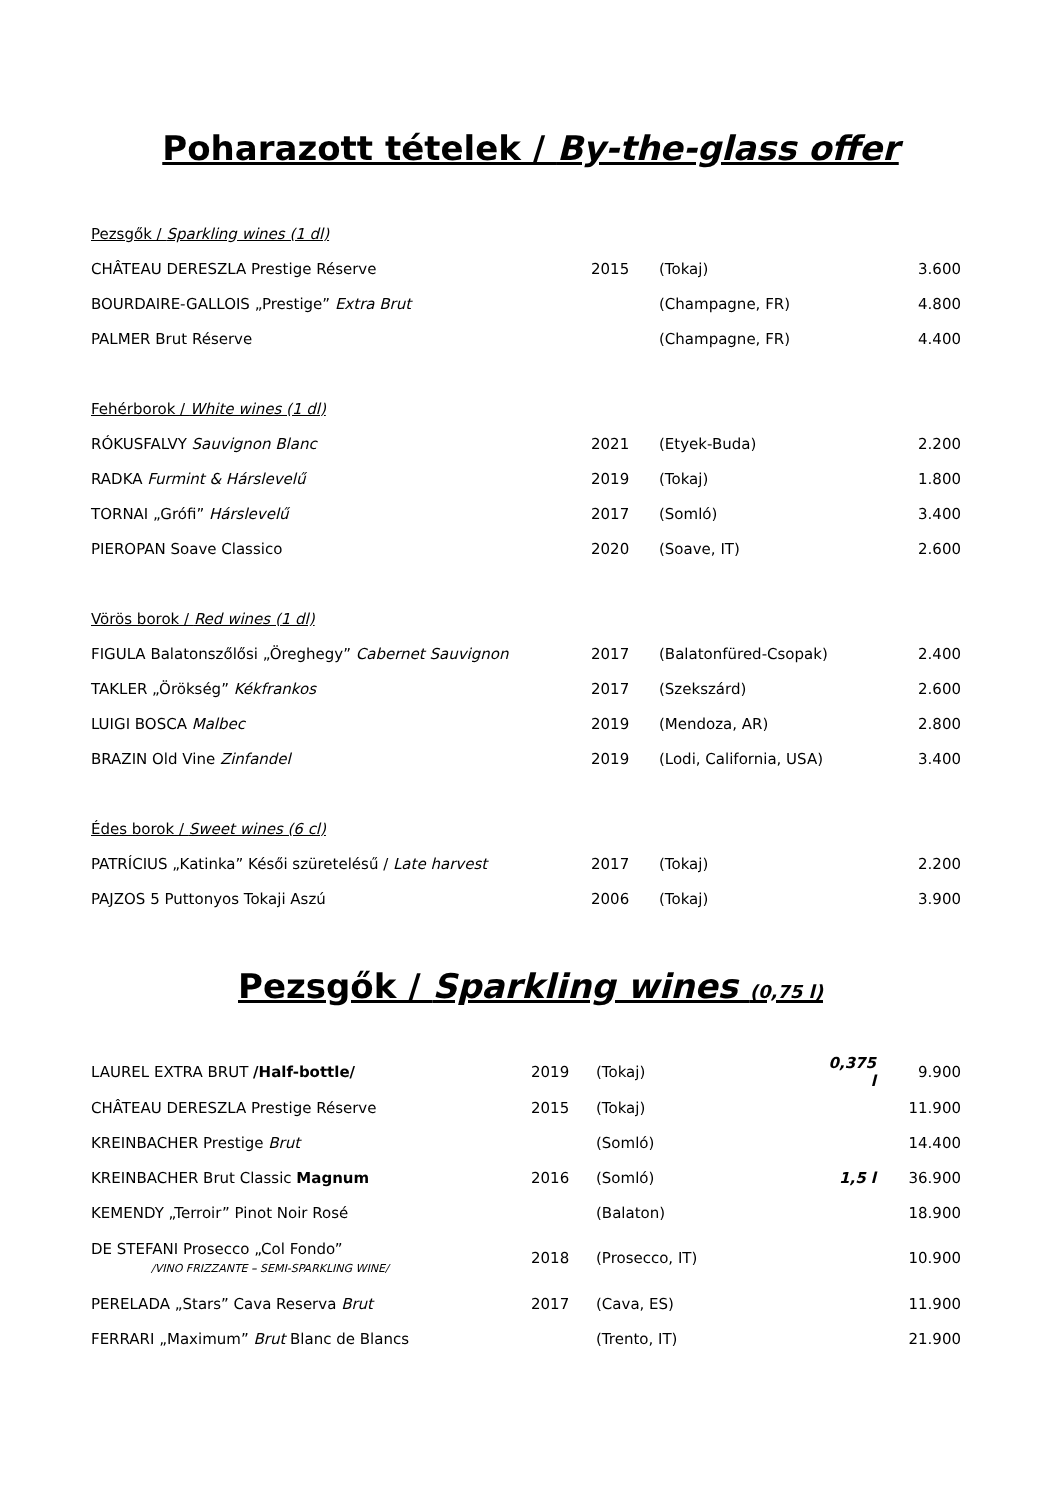Poharazott tételek / By-the-glass offer
| Pezsgők / Sparkling wines (1 dl) | | | |
| CHÂTEAU DERESZLA Prestige Réserve | 2015 | (Tokaj) | 3.600 |
| BOURDAIRE-GALLOIS „Prestige” Extra Brut | | (Champagne, FR) | 4.800 |
| PALMER Brut Réserve | | (Champagne, FR) | 4.400 |
| Fehérborok / White wines (1 dl) | | | |
| RÓKUSFALVY Sauvignon Blanc | 2021 | (Etyek-Buda) | 2.200 |
| RADKA Furmint & Hárslevelű | 2019 | (Tokaj) | 1.800 |
| TORNAI „Grófi” Hárslevelű | 2017 | (Somló) | 3.400 |
| PIEROPAN Soave Classico | 2020 | (Soave, IT) | 2.600 |
| Vörös borok / Red wines (1 dl) | | | |
| FIGULA Balatonszőlősi „Öreghegy” Cabernet Sauvignon | 2017 | (Balatonfüred-Csopak) | 2.400 |
| TAKLER „Örökség” Kékfrankos | 2017 | (Szekszárd) | 2.600 |
| LUIGI BOSCA Malbec | 2019 | (Mendoza, AR) | 2.800 |
| BRAZIN Old Vine Zinfandel | 2019 | (Lodi, California, USA) | 3.400 |
| Édes borok / Sweet wines (6 cl) | | | |
| PATRÍCIUS „Katinka” Késői szüretelésű / Late harvest | 2017 | (Tokaj) | 2.200 |
| PAJZOS 5 Puttonyos Tokaji Aszú | 2006 | (Tokaj) | 3.900 |
Pezsgők / Sparkling wines (0,75 l)
| LAUREL EXTRA BRUT /Half-bottle/ | 2019 | (Tokaj) | 0,375 l | 9.900 |
| CHÂTEAU DERESZLA Prestige Réserve | 2015 | (Tokaj) | | 11.900 |
| KREINBACHER Prestige Brut | | (Somló) | | 14.400 |
| KREINBACHER Brut Classic Magnum | 2016 | (Somló) | 1,5 l | 36.900 |
| KEMENDY „Terroir” Pinot Noir Rosé | | (Balaton) | | 18.900 |
| DE STEFANI Prosecco „Col Fondo” /VINO FRIZZANTE – SEMI-SPARKLING WINE/ | 2018 | (Prosecco, IT) | | 10.900 |
| PERELADA „Stars” Cava Reserva Brut | 2017 | (Cava, ES) | | 11.900 |
| FERRARI „Maximum” Brut Blanc de Blancs | | (Trento, IT) | | 21.900 |